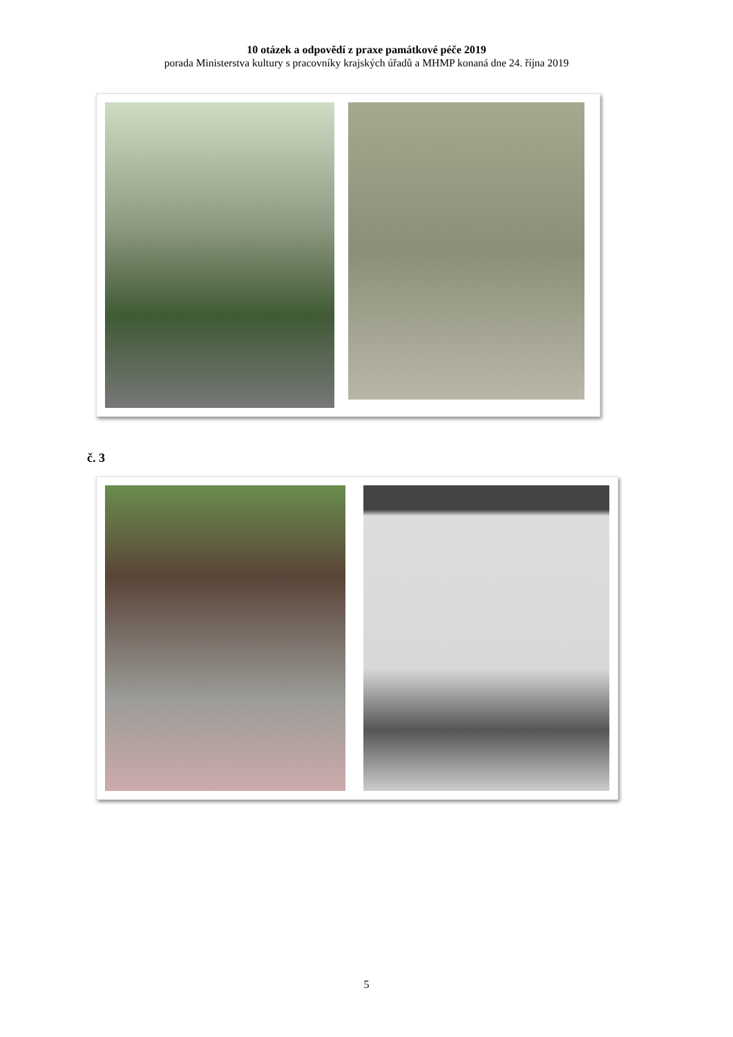10 otázek a odpovědí z praxe památkové péče 2019
porada Ministerstva kultury s pracovníky krajských úřadů a MHMP konaná dne 24. října 2019
č. 3
5